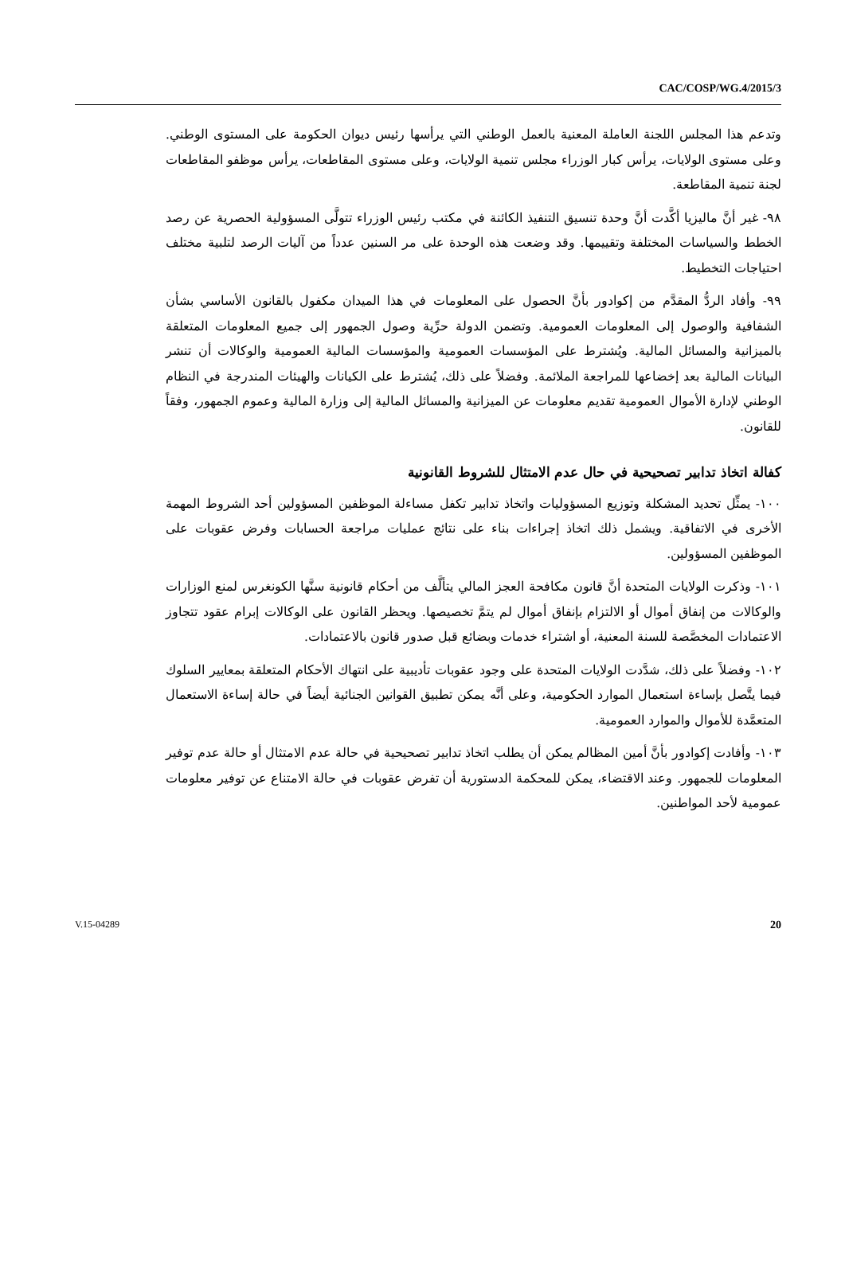CAC/COSP/WG.4/2015/3
وتدعم هذا المجلس اللجنة العاملة المعنية بالعمل الوطني التي يرأسها رئيس ديوان الحكومة على المستوى الوطني. وعلى مستوى الولايات، يرأس كبار الوزراء مجلس تنمية الولايات، وعلى مستوى المقاطعات، يرأس موظفو المقاطعات لجنة تنمية المقاطعة.
٩٨- غير أنَّ ماليزيا أكَّدت أنَّ وحدة تنسيق التنفيذ الكائنة في مكتب رئيس الوزراء تتولَّى المسؤولية الحصرية عن رصد الخطط والسياسات المختلفة وتقييمها. وقد وضعت هذه الوحدة على مر السنين عدداً من آليات الرصد لتلبية مختلف احتياجات التخطيط.
٩٩- وأفاد الردُّ المقدَّم من إكوادور بأنَّ الحصول على المعلومات في هذا الميدان مكفول بالقانون الأساسي بشأن الشفافية والوصول إلى المعلومات العمومية. وتضمن الدولة حرِّية وصول الجمهور إلى جميع المعلومات المتعلقة بالميزانية والمسائل المالية. ويُشترط على المؤسسات العمومية والمؤسسات المالية العمومية والوكالات أن تنشر البيانات المالية بعد إخضاعها للمراجعة الملائمة. وفضلاً على ذلك، يُشترط على الكيانات والهيئات المندرجة في النظام الوطني لإدارة الأموال العمومية تقديم معلومات عن الميزانية والمسائل المالية إلى وزارة المالية وعموم الجمهور، وفقاً للقانون.
كفالة اتخاذ تدابير تصحيحية في حال عدم الامتثال للشروط القانونية
١٠٠- يمثِّل تحديد المشكلة وتوزيع المسؤوليات واتخاذ تدابير تكفل مساءلة الموظفين المسؤولين أحد الشروط المهمة الأخرى في الاتفاقية. ويشمل ذلك اتخاذ إجراءات بناء على نتائج عمليات مراجعة الحسابات وفرض عقوبات على الموظفين المسؤولين.
١٠١- وذكرت الولايات المتحدة أنَّ قانون مكافحة العجز المالي يتألَّف من أحكام قانونية سنَّها الكونغرس لمنع الوزارات والوكالات من إنفاق أموال أو الالتزام بإنفاق أموال لم يتمَّ تخصيصها. ويحظر القانون على الوكالات إبرام عقود تتجاوز الاعتمادات المخصَّصة للسنة المعنية، أو اشتراء خدمات وبضائع قبل صدور قانون بالاعتمادات.
١٠٢- وفضلاً على ذلك، شدَّدت الولايات المتحدة على وجود عقوبات تأديبية على انتهاك الأحكام المتعلقة بمعايير السلوك فيما يتَّصل بإساءة استعمال الموارد الحكومية، وعلى أنَّه يمكن تطبيق القوانين الجنائية أيضاً في حالة إساءة الاستعمال المتعمَّدة للأموال والموارد العمومية.
١٠٣- وأفادت إكوادور بأنَّ أمين المظالم يمكن أن يطلب اتخاذ تدابير تصحيحية في حالة عدم الامتثال أو حالة عدم توفير المعلومات للجمهور. وعند الاقتضاء، يمكن للمحكمة الدستورية أن تفرض عقوبات في حالة الامتناع عن توفير معلومات عمومية لأحد المواطنين.
V.15-04289 20